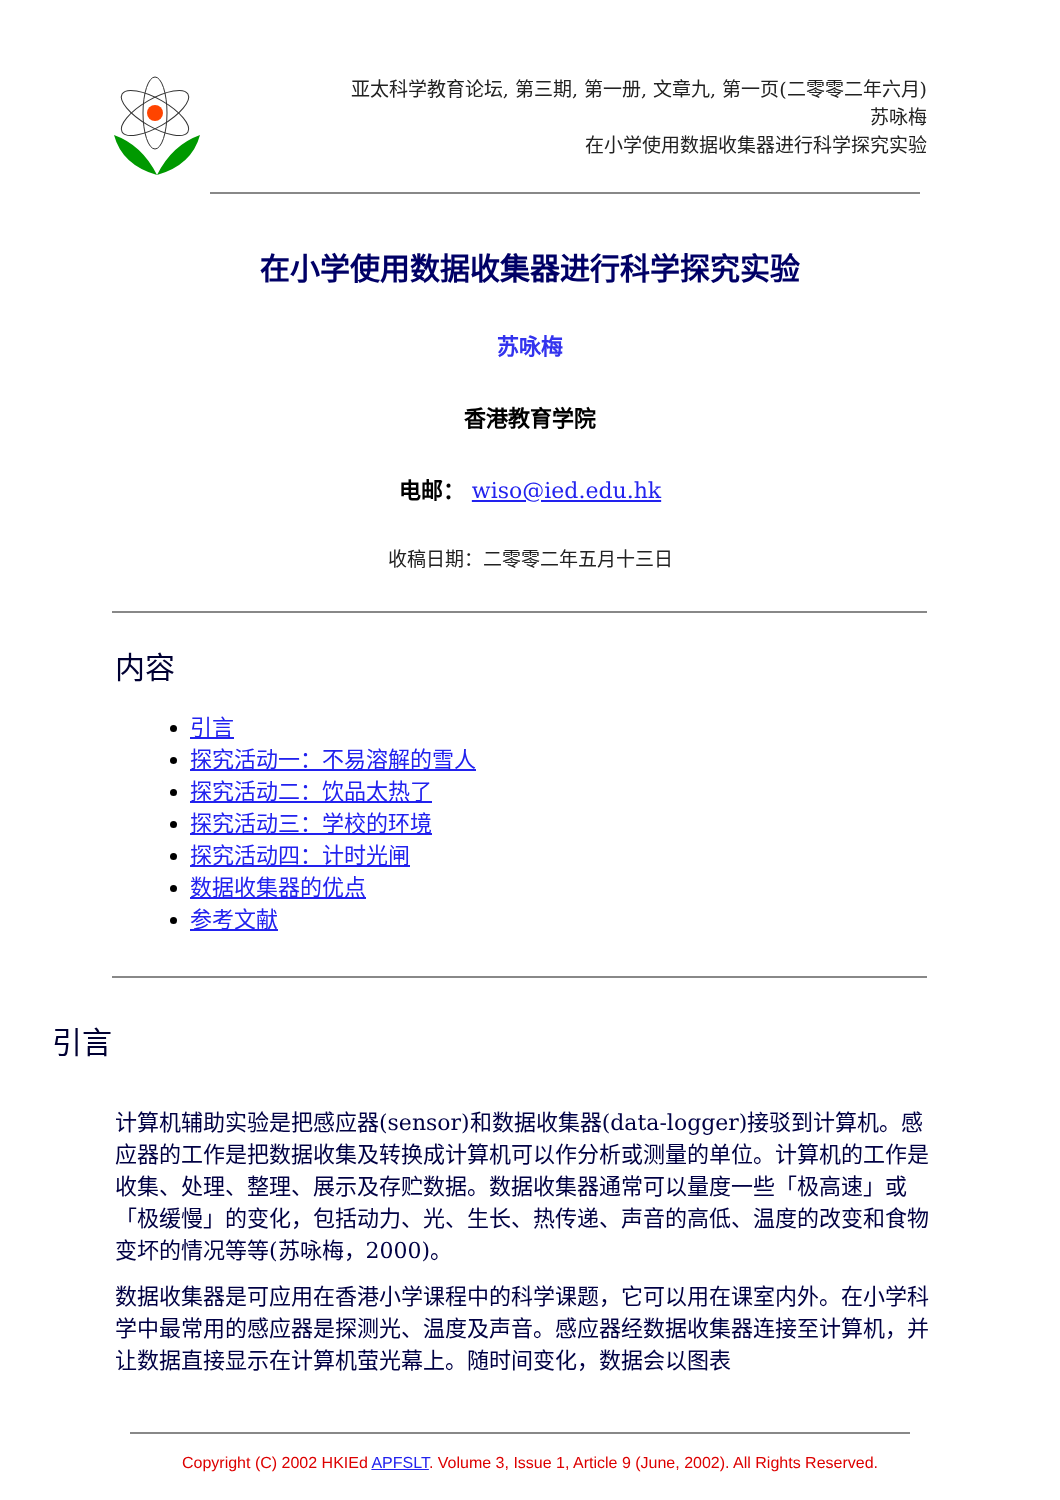亚太科学教育论坛, 第三期, 第一册, 文章九, 第一页(二零零二年六月)
苏咏梅
在小学使用数据收集器进行科学探究实验
在小学使用数据收集器进行科学探究实验
苏咏梅
香港教育学院
电邮： wiso@ied.edu.hk
收稿日期：二零零二年五月十三日
内容
引言
探究活动一：不易溶解的雪人
探究活动二：饮品太热了
探究活动三：学校的环境
探究活动四：计时光闸
数据收集器的优点
参考文献
引言
计算机辅助实验是把感应器(sensor)和数据收集器(data-logger)接驳到计算机。感应器的工作是把数据收集及转换成计算机可以作分析或测量的单位。计算机的工作是收集、处理、整理、展示及存贮数据。数据收集器通常可以量度一些「极高速」或「极缓慢」的变化，包括动力、光、生长、热传递、声音的高低、温度的改变和食物变坏的情况等等(苏咏梅，2000)。
数据收集器是可应用在香港小学课程中的科学课题，它可以用在课室内外。在小学科学中最常用的感应器是探测光、温度及声音。感应器经数据收集器连接至计算机，并让数据直接显示在计算机萤光幕上。随时间变化，数据会以图表
Copyright (C) 2002 HKIEd APFSLT. Volume 3, Issue 1, Article 9 (June, 2002). All Rights Reserved.